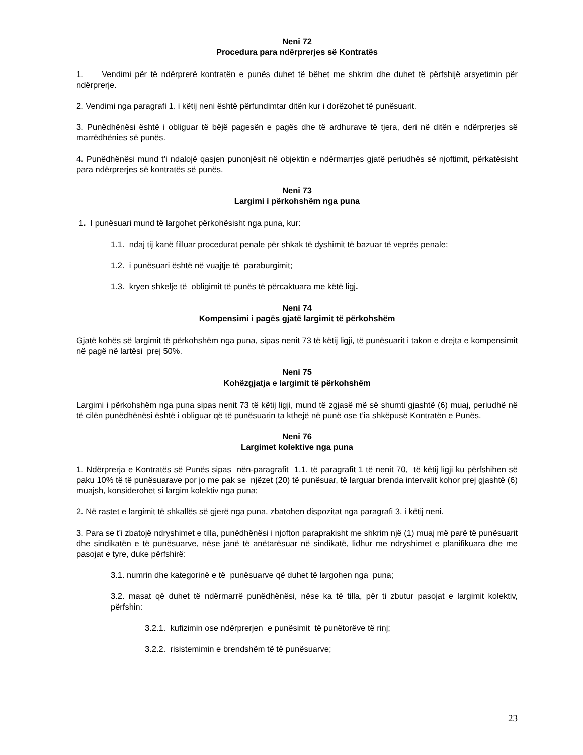Neni 72
Procedura para ndërprerjes së Kontratës
1. Vendimi për të ndërprerë kontratën e punës duhet të bëhet me shkrim dhe duhet të përfshijë arsyetimin për ndërprerje.
2. Vendimi nga paragrafi 1. i këtij neni është përfundimtar ditën kur i dorëzohet të punësuarit.
3. Punëdhënësi është i obliguar të bëjë pagesën e pagës dhe të ardhurave të tjera, deri në ditën e ndërprerjes së marrëdhënies së punës.
4. Punëdhënësi mund t’i ndalojë qasjen punonjësit në objektin e ndërmarrjes gjatë periudhës së njoftimit, përkatësisht para ndërprerjes së kontratës së punës.
Neni 73
Largimi i përkohshëm nga puna
1. I punësuari mund të largohet përkohësisht nga puna, kur:
1.1. ndaj tij kanë filluar procedurat penale për shkak të dyshimit të bazuar të veprës penale;
1.2. i punësuari është në vuajtje të paraburgimit;
1.3. kryen shkelje të obligimit të punës të përcaktuara me këtë ligj.
Neni 74
Kompensimi i pagës gjatë largimit të përkohshëm
Gjatë kohës së largimit të përkohshëm nga puna, sipas nenit 73 të këtij ligji, të punësuarit i takon e drejta e kompensimit në pagë në lartësi prej 50%.
Neni 75
Kohëzgjatja e largimit të përkohshëm
Largimi i përkohshëm nga puna sipas nenit 73 të këtij ligji, mund të zgjasë më së shumti gjashtë (6) muaj, periudhë në të cilën punëdhënësi është i obliguar që të punësuarin ta kthejë në punë ose t’ia shkëpusë Kontratën e Punës.
Neni 76
Largimet kolektive nga puna
1. Ndërprerja e Kontratës së Punës sipas nën-paragrafit 1.1. të paragrafit 1 të nenit 70, të këtij ligji ku përfshihen së paku 10% të të punësuarave por jo me pak se njëzet (20) të punësuar, të larguar brenda intervalit kohor prej gjashtë (6) muajsh, konsiderohet si largim kolektiv nga puna;
2. Në rastet e largimit të shkallës së gjerë nga puna, zbatohen dispozitat nga paragrafi 3. i këtij neni.
3. Para se t’i zbatojë ndryshimet e tilla, punëdhënësi i njofton paraprakisht me shkrim një (1) muaj më parë të punësuarit dhe sindikatën e të punësuarve, nëse janë të anëtarësuar në sindikatë, lidhur me ndryshimet e planifikuara dhe me pasojat e tyre, duke përfshirë:
3.1. numrin dhe kategorinë e të punësuarve që duhet të largohen nga puna;
3.2. masat që duhet të ndërmarrë punëdhënësi, nëse ka të tilla, për ti zbutur pasojat e largimit kolektiv, përfshin:
3.2.1. kufizimin ose ndërprerjen e punësimit të punëtorëve të rinj;
3.2.2. risistemimin e brendshëm të të punësuarve;
23